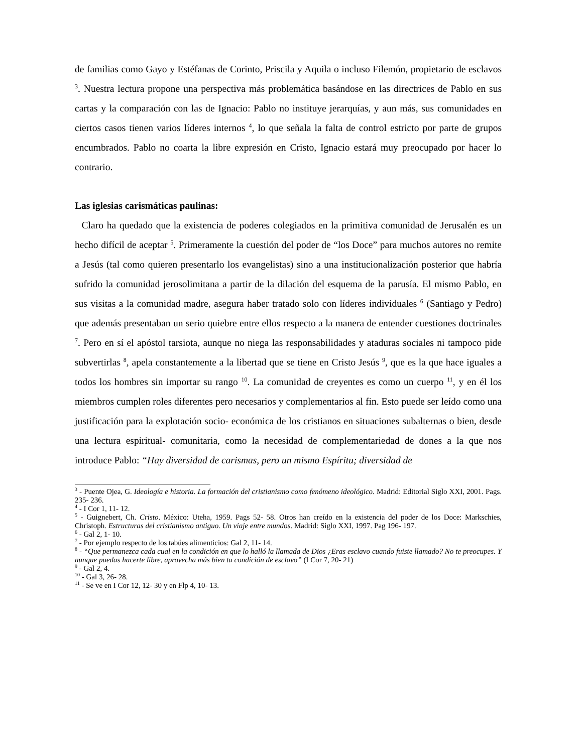de familias como Gayo y Estéfanas de Corinto, Priscila y Aquila o incluso Filemón, propietario de esclavos <sup>3</sup>. Nuestra lectura propone una perspectiva más problemática basándose en las directrices de Pablo en sus cartas y la comparación con las de Ignacio: Pablo no instituye jerarquías, y aun más, sus comunidades en ciertos casos tienen varios líderes internos <sup>4</sup>, lo que señala la falta de control estricto por parte de grupos encumbrados. Pablo no coarta la libre expresión en Cristo, Ignacio estará muy preocupado por hacer lo contrario.
Las iglesias carismáticas paulinas:
Claro ha quedado que la existencia de poderes colegiados en la primitiva comunidad de Jerusalén es un hecho difícil de aceptar <sup>5</sup>. Primeramente la cuestión del poder de “los Doce” para muchos autores no remite a Jesús (tal como quieren presentarlo los evangelistas) sino a una institucionalización posterior que habría sufrido la comunidad jerosolimitana a partir de la dilación del esquema de la parusía. El mismo Pablo, en sus visitas a la comunidad madre, asegura haber tratado solo con líderes individuales <sup>6</sup> (Santiago y Pedro) que además presentaban un serio quiebre entre ellos respecto a la manera de entender cuestiones doctrinales <sup>7</sup>. Pero en sí el apóstol tarsiota, aunque no niega las responsabilidades y ataduras sociales ni tampoco pide subvertirlas <sup>8</sup>, apela constantemente a la libertad que se tiene en Cristo Jesús <sup>9</sup>, que es la que hace iguales a todos los hombres sin importar su rango <sup>10</sup>. La comunidad de creyentes es como un cuerpo <sup>11</sup>, y en él los miembros cumplen roles diferentes pero necesarios y complementarios al fin. Esto puede ser leído como una justificación para la explotación socio- económica de los cristianos en situaciones subalternas o bien, desde una lectura espiritual- comunitaria, como la necesidad de complementariedad de dones a la que nos introduce Pablo: “Hay diversidad de carismas, pero un mismo Espíritu; diversidad de
<sup>3</sup> - Puente Ojea, G. Ideología e historia. La formación del cristianismo como fenómeno ideológico. Madrid: Editorial Siglo XXI, 2001. Pags. 235- 236.
<sup>4</sup> - I Cor 1, 11- 12.
<sup>5</sup> - Guignebert, Ch. Cristo. México: Uteha, 1959. Pags 52- 58. Otros han creído en la existencia del poder de los Doce: Markschies, Christoph. Estructuras del cristianismo antiguo. Un viaje entre mundos. Madrid: Siglo XXI, 1997. Pag 196- 197.
<sup>6</sup> - Gal 2, 1- 10.
<sup>7</sup> - Por ejemplo respecto de los tabúes alimenticios: Gal 2, 11- 14.
<sup>8</sup> - “Que permanezca cada cual en la condición en que lo halló la llamada de Dios ¿Eras esclavo cuando fuiste llamado? No te preocupes. Y aunque puedas hacerte libre, aprovecha más bien tu condición de esclavo” (I Cor 7, 20- 21)
<sup>9</sup> - Gal 2, 4.
<sup>10</sup> - Gal 3, 26- 28.
<sup>11</sup> - Se ve en I Cor 12, 12- 30 y en Flp 4, 10- 13.